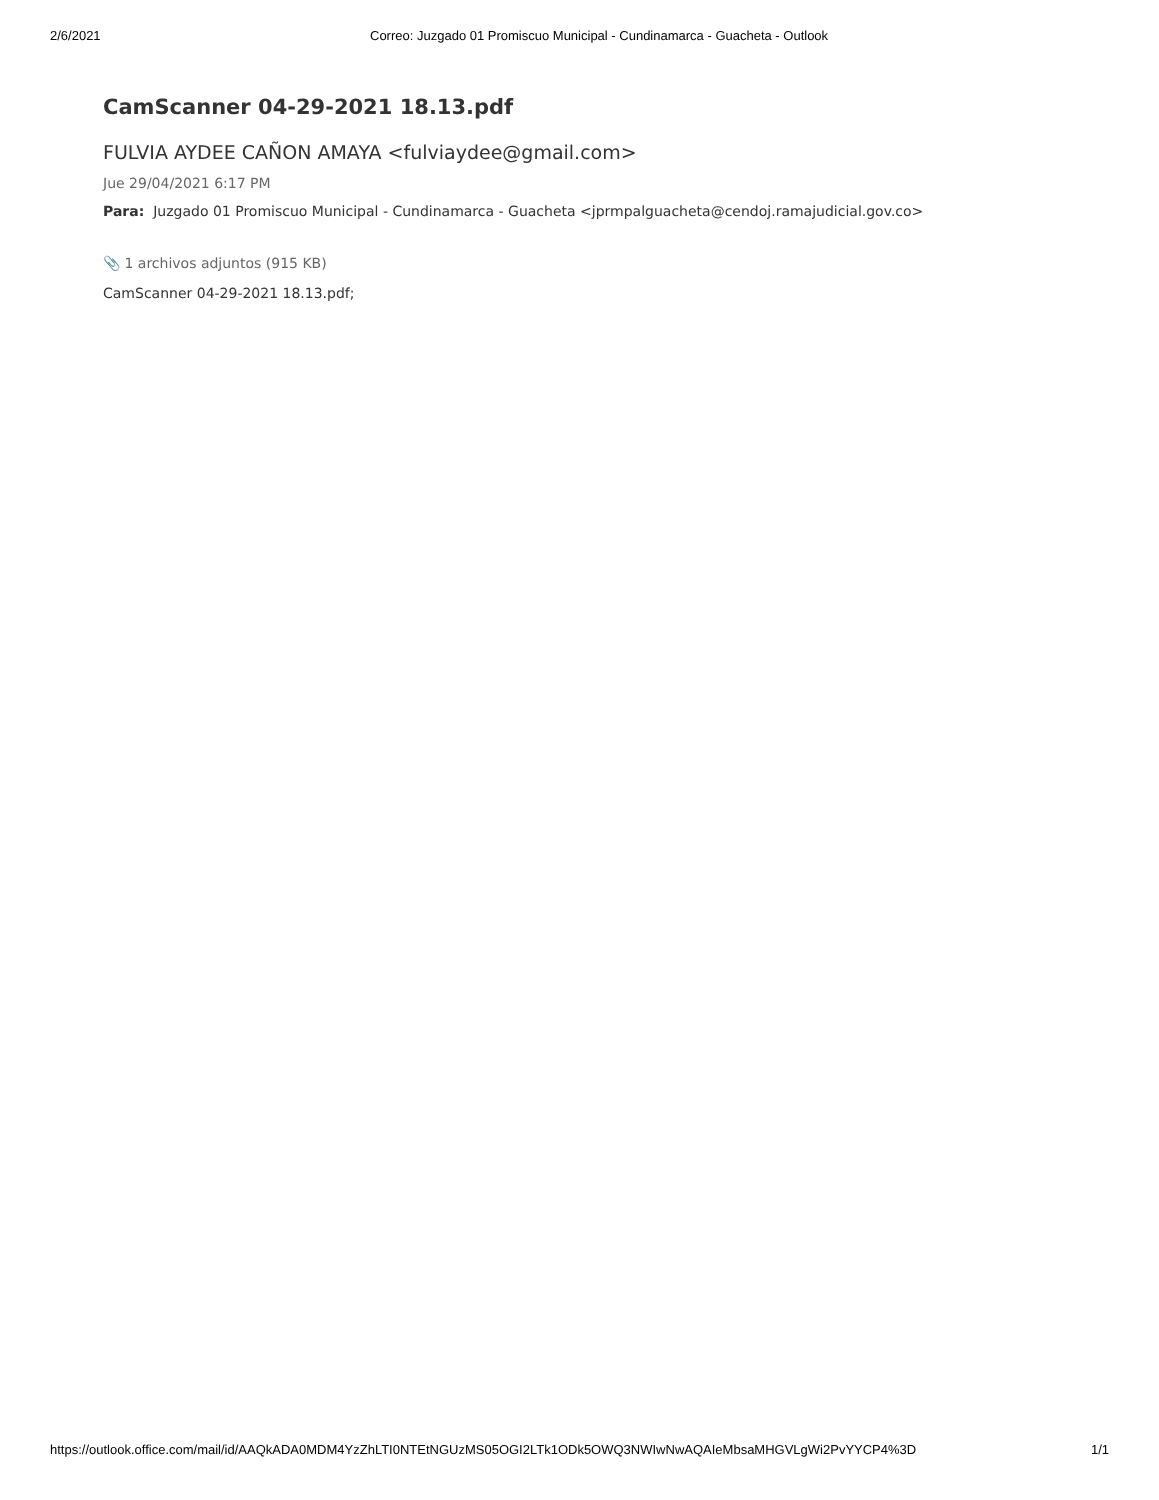2/6/2021 Correo: Juzgado 01 Promiscuo Municipal - Cundinamarca - Guacheta - Outlook
CamScanner 04-29-2021 18.13.pdf
FULVIA AYDEE CAÑON AMAYA <fulviaydee@gmail.com>
Jue 29/04/2021 6:17 PM
Para: Juzgado 01 Promiscuo Municipal - Cundinamarca - Guacheta <jprmpalguacheta@cendoj.ramajudicial.gov.co>
📎 1 archivos adjuntos (915 KB)
CamScanner 04-29-2021 18.13.pdf;
https://outlook.office.com/mail/id/AAQkADA0MDM4YzZhLTI0NTEtNGUzMS05OGI2LTk1ODk5OWQ3NWIwNwAQAIeMbsaMHGVLgWi2PvYYCP4%3D 1/1